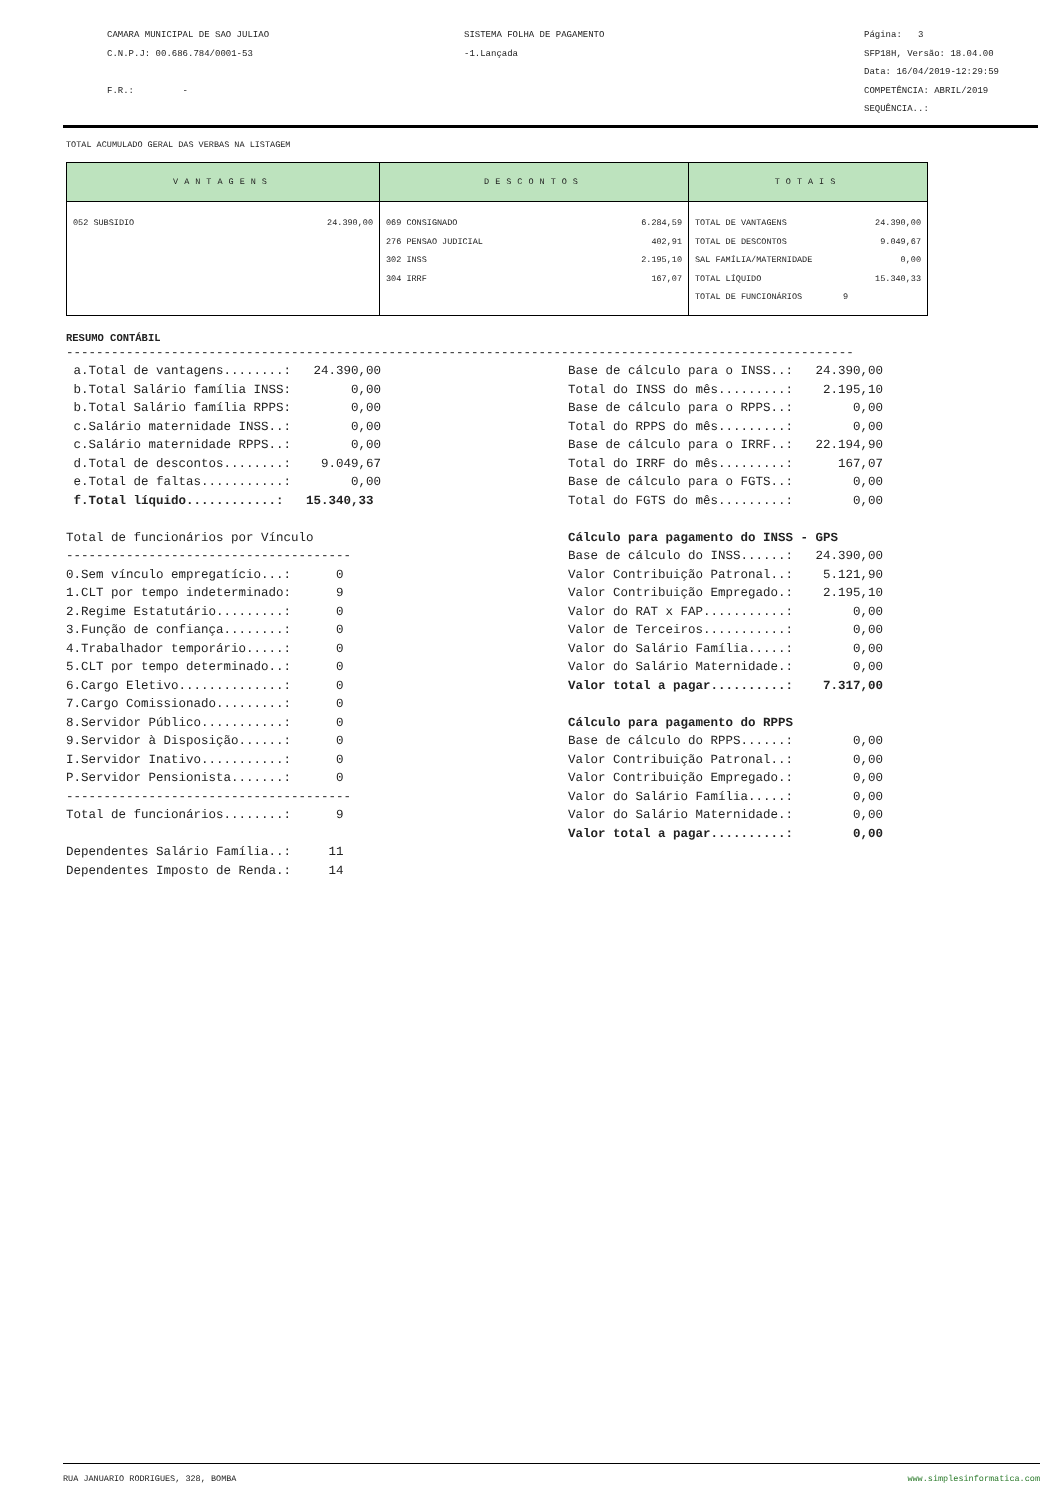CAMARA MUNICIPAL DE SAO JULIAO
C.N.P.J: 00.686.784/0001-53
F.R.: -
SISTEMA FOLHA DE PAGAMENTO
-1.Lançada
Página: 3
SFP18H, Versão: 18.04.00
Data: 16/04/2019-12:29:59
COMPETÊNCIA: ABRIL/2019
SEQUÊNCIA..:
TOTAL ACUMULADO GERAL DAS VERBAS NA LISTAGEM
| VANTAGENS | DESCONTOS | TOTAIS |
| --- | --- | --- |
| 052 SUBSIDIO 24.390,00 | 069 CONSIGNADO 6.284,59 276 PENSAO JUDICIAL 402,91 302 INSS 2.195,10 304 IRRF 167,07 | TOTAL DE VANTAGENS 24.390,00 TOTAL DE DESCONTOS 9.049,67 SAL FAMÍLIA/MATERNIDADE 0,00 TOTAL LÍQUIDO 15.340,33 TOTAL DE FUNCIONÁRIOS 9 |
RESUMO CONTÁBIL
---------------------------------------------------------------------------------------------------------
a.Total de vantagens........: 24.390,00 b.Total Salário família INSS: 0,00 b.Total Salário família RPPS: 0,00 c.Salário maternidade INSS..: 0,00 c.Salário maternidade RPPS..: 0,00 d.Total de descontos........: 9.049,67 e.Total de faltas...........: 0,00 f.Total líquido............: 15.340,33 Total de funcionários por Vínculo -------------------------------------- 0.Sem vínculo empregatício...: 0 1.CLT por tempo indeterminado: 9 2.Regime Estatutário.........: 0 3.Função de confiança........: 0 4.Trabalhador temporário.....: 0 5.CLT por tempo determinado..: 0 6.Cargo Eletivo..............: 0 7.Cargo Comissionado.........: 0 8.Servidor Público...........: 0 9.Servidor à Disposição......: 0 I.Servidor Inativo...........: 0 P.Servidor Pensionista.......: 0 -------------------------------------- Total de funcionários........: 9 Dependentes Salário Família..: 11 Dependentes Imposto de Renda.: 14
Base de cálculo para o INSS..: 24.390,00 Total do INSS do mês.........: 2.195,10 Base de cálculo para o RPPS..: 0,00 Total do RPPS do mês.........: 0,00 Base de cálculo para o IRRF..: 22.194,90 Total do IRRF do mês.........: 167,07 Base de cálculo para o FGTS..: 0,00 Total do FGTS do mês.........: 0,00 Cálculo para pagamento do INSS - GPS Base de cálculo do INSS......: 24.390,00 Valor Contribuição Patronal..: 5.121,90 Valor Contribuição Empregado.: 2.195,10 Valor do RAT x FAP...........: 0,00 Valor de Terceiros...........: 0,00 Valor do Salário Família.....: 0,00 Valor do Salário Maternidade.: 0,00 Valor total a pagar..........: 7.317,00 Cálculo para pagamento do RPPS Base de cálculo do RPPS......: 0,00 Valor Contribuição Patronal..: 0,00 Valor Contribuição Empregado.: 0,00 Valor do Salário Família.....: 0,00 Valor do Salário Maternidade.: 0,00 Valor total a pagar..........: 0,00
RUA JANUARIO RODRIGUES, 328, BOMBA www.simplesinformatica.com